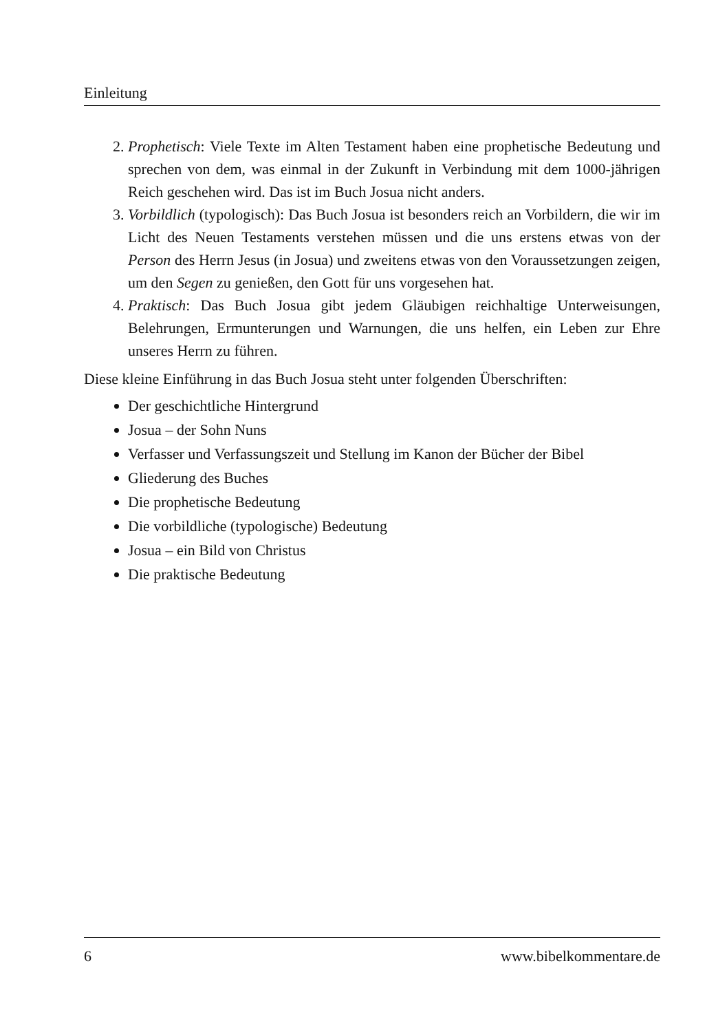Einleitung
2. Prophetisch: Viele Texte im Alten Testament haben eine prophetische Bedeutung und sprechen von dem, was einmal in der Zukunft in Verbindung mit dem 1000-jährigen Reich geschehen wird. Das ist im Buch Josua nicht anders.
3. Vorbildlich (typologisch): Das Buch Josua ist besonders reich an Vorbildern, die wir im Licht des Neuen Testaments verstehen müssen und die uns erstens etwas von der Person des Herrn Jesus (in Josua) und zweitens etwas von den Voraussetzungen zeigen, um den Segen zu genießen, den Gott für uns vorgesehen hat.
4. Praktisch: Das Buch Josua gibt jedem Gläubigen reichhaltige Unterweisungen, Belehrungen, Ermunterungen und Warnungen, die uns helfen, ein Leben zur Ehre unseres Herrn zu führen.
Diese kleine Einführung in das Buch Josua steht unter folgenden Überschriften:
Der geschichtliche Hintergrund
Josua – der Sohn Nuns
Verfasser und Verfassungszeit und Stellung im Kanon der Bücher der Bibel
Gliederung des Buches
Die prophetische Bedeutung
Die vorbildliche (typologische) Bedeutung
Josua – ein Bild von Christus
Die praktische Bedeutung
6 www.bibelkommentare.de